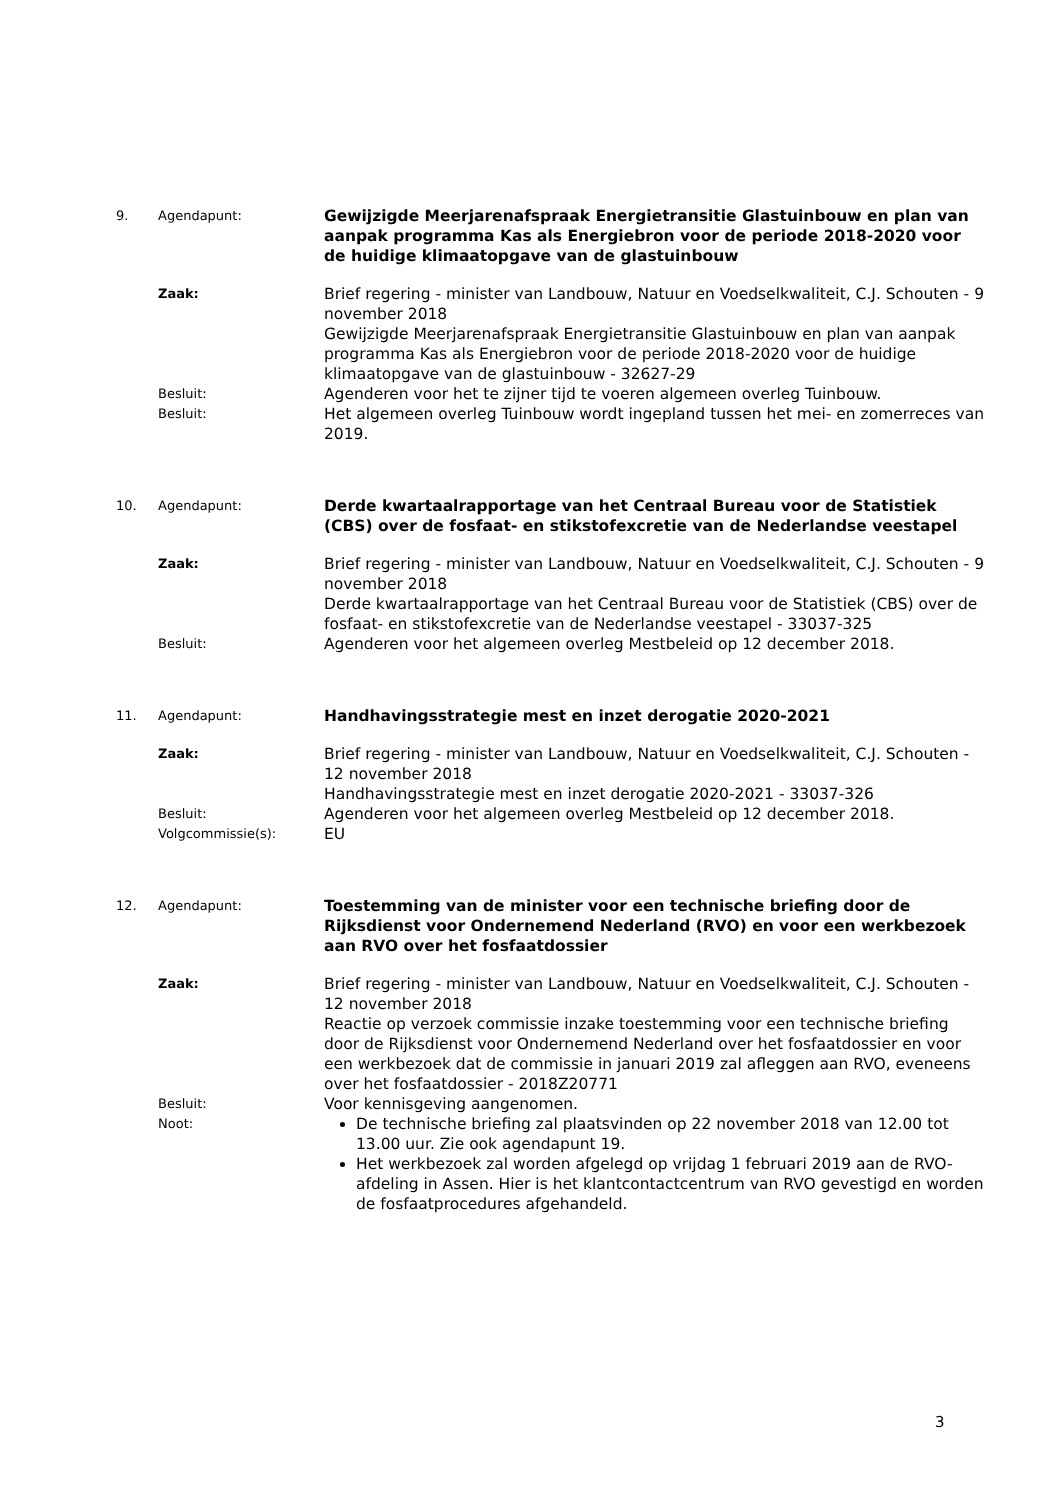9.
Agendapunt:
Gewijzigde Meerjarenafspraak Energietransitie Glastuinbouw en plan van aanpak programma Kas als Energiebron voor de periode 2018-2020 voor de huidige klimaatopgave van de glastuinbouw
Zaak:
Brief regering - minister van Landbouw, Natuur en Voedselkwaliteit, C.J. Schouten - 9 november 2018
Gewijzigde Meerjarenafspraak Energietransitie Glastuinbouw en plan van aanpak programma Kas als Energiebron voor de periode 2018-2020 voor de huidige klimaatopgave van de glastuinbouw - 32627-29
Besluit:
Agenderen voor het te zijner tijd te voeren algemeen overleg Tuinbouw.
Besluit:
Het algemeen overleg Tuinbouw wordt ingepland tussen het mei- en zomerreces van 2019.
10.
Agendapunt:
Derde kwartaalrapportage van het Centraal Bureau voor de Statistiek (CBS) over de fosfaat- en stikstofexcretie van de Nederlandse veestapel
Zaak:
Brief regering - minister van Landbouw, Natuur en Voedselkwaliteit, C.J. Schouten - 9 november 2018
Derde kwartaalrapportage van het Centraal Bureau voor de Statistiek (CBS) over de fosfaat- en stikstofexcretie van de Nederlandse veestapel - 33037-325
Besluit:
Agenderen voor het algemeen overleg Mestbeleid op 12 december 2018.
11.
Agendapunt:
Handhavingsstrategie mest en inzet derogatie 2020-2021
Zaak:
Brief regering - minister van Landbouw, Natuur en Voedselkwaliteit, C.J. Schouten - 12 november 2018
Handhavingsstrategie mest en inzet derogatie 2020-2021 - 33037-326
Besluit:
Agenderen voor het algemeen overleg Mestbeleid op 12 december 2018.
Volgcommissie(s):
EU
12.
Agendapunt:
Toestemming van de minister voor een technische briefing door de Rijksdienst voor Ondernemend Nederland (RVO) en voor een werkbezoek aan RVO over het fosfaatdossier
Zaak:
Brief regering - minister van Landbouw, Natuur en Voedselkwaliteit, C.J. Schouten - 12 november 2018
Reactie op verzoek commissie inzake toestemming voor een technische briefing door de Rijksdienst voor Ondernemend Nederland over het fosfaatdossier en voor een werkbezoek dat de commissie in januari 2019 zal afleggen aan RVO, eveneens over het fosfaatdossier - 2018Z20771
Besluit:
Voor kennisgeving aangenomen.
Noot:
De technische briefing zal plaatsvinden op 22 november 2018 van 12.00 tot 13.00 uur. Zie ook agendapunt 19.
Het werkbezoek zal worden afgelegd op vrijdag 1 februari 2019 aan de RVO-afdeling in Assen. Hier is het klantcontactcentrum van RVO gevestigd en worden de fosfaatprocedures afgehandeld.
3